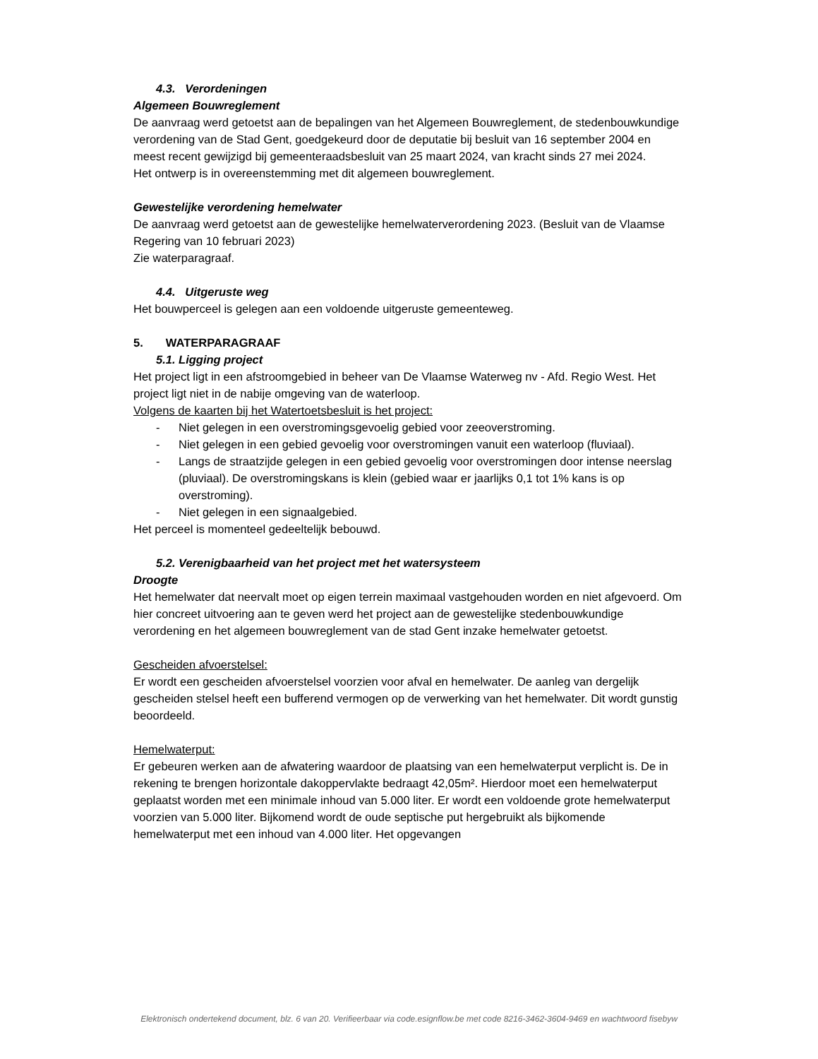4.3. Verordeningen
Algemeen Bouwreglement
De aanvraag werd getoetst aan de bepalingen van het Algemeen Bouwreglement, de stedenbouwkundige verordening van de Stad Gent, goedgekeurd door de deputatie bij besluit van 16 september 2004 en meest recent gewijzigd bij gemeenteraadsbesluit van 25 maart 2024, van kracht sinds 27 mei 2024.
Het ontwerp is in overeenstemming met dit algemeen bouwreglement.
Gewestelijke verordening hemelwater
De aanvraag werd getoetst aan de gewestelijke hemelwaterverordening 2023. (Besluit van de Vlaamse Regering van 10 februari 2023)
Zie waterparagraaf.
4.4. Uitgeruste weg
Het bouwperceel is gelegen aan een voldoende uitgeruste gemeenteweg.
5. WATERPARAGRAAF
5.1. Ligging project
Het project ligt in een afstroomgebied in beheer van De Vlaamse Waterweg nv - Afd. Regio West. Het project ligt niet in de nabije omgeving van de waterloop.
Volgens de kaarten bij het Watertoetsbesluit is het project:
- Niet gelegen in een overstromingsgevoelig gebied voor zeeoverstroming.
- Niet gelegen in een gebied gevoelig voor overstromingen vanuit een waterloop (fluviaal).
- Langs de straatzijde gelegen in een gebied gevoelig voor overstromingen door intense neerslag (pluviaal). De overstromingskans is klein (gebied waar er jaarlijks 0,1 tot 1% kans is op overstroming).
- Niet gelegen in een signaalgebied.
Het perceel is momenteel gedeeltelijk bebouwd.
5.2. Verenigbaarheid van het project met het watersysteem
Droogte
Het hemelwater dat neervalt moet op eigen terrein maximaal vastgehouden worden en niet afgevoerd. Om hier concreet uitvoering aan te geven werd het project aan de gewestelijke stedenbouwkundige verordening en het algemeen bouwreglement van de stad Gent inzake hemelwater getoetst.
Gescheiden afvoerstelsel:
Er wordt een gescheiden afvoerstelsel voorzien voor afval en hemelwater. De aanleg van dergelijk gescheiden stelsel heeft een bufferend vermogen op de verwerking van het hemelwater. Dit wordt gunstig beoordeeld.
Hemelwaterput:
Er gebeuren werken aan de afwatering waardoor de plaatsing van een hemelwaterput verplicht is. De in rekening te brengen horizontale dakoppervlakte bedraagt 42,05m². Hierdoor moet een hemelwaterput geplaatst worden met een minimale inhoud van 5.000 liter. Er wordt een voldoende grote hemelwaterput voorzien van 5.000 liter. Bijkomend wordt de oude septische put hergebruikt als bijkomende hemelwaterput met een inhoud van 4.000 liter. Het opgevangen
Elektronisch ondertekend document, blz. 6 van 20. Verifieerbaar via code.esignflow.be met code 8216-3462-3604-9469 en wachtwoord fisebyw